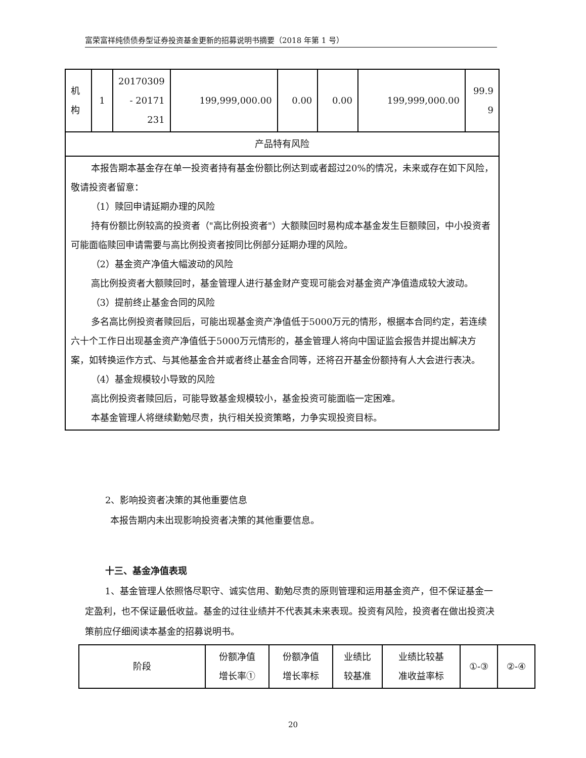富荣富祥纯债债券型证券投资基金更新的招募说明书摘要（2018 年第 1 号）
| 机 构 | 1 | 20170309 - 20171 231 | 199,999,000.00 | 0.00 | 0.00 | 199,999,000.00 | 99.9 9 |
| 产品特有风险 | | | | | | | |
| 本报告期本基金存在单一投资者持有基金份额比例达到或者超过20%的情况，未来或存在如下风险，敬请投资者留意： （1）赎回申请延期办理的风险 持有份额比例较高的投资者（"高比例投资者"）大额赎回时易构成本基金发生巨额赎回，中小投资者可能面临赎回申请需要与高比例投资者按同比例部分延期办理的风险。 （2）基金资产净值大幅波动的风险 高比例投资者大额赎回时，基金管理人进行基金财产变现可能会对基金资产净值造成较大波动。 （3）提前终止基金合同的风险 多名高比例投资者赎回后，可能出现基金资产净值低于5000万元的情形，根据本合同约定，若连续六十个工作日出现基金资产净值低于5000万元情形的，基金管理人将向中国证监会报告并提出解决方案，如转换运作方式、与其他基金合并或者终止基金合同等，还将召开基金份额持有人大会进行表决。 （4）基金规模较小导致的风险 高比例投资者赎回后，可能导致基金规模较小，基金投资可能面临一定困难。 本基金管理人将继续勤勉尽责，执行相关投资策略，力争实现投资目标。 | | | | | | | |
2、影响投资者决策的其他重要信息
本报告期内未出现影响投资者决策的其他重要信息。
十三、基金净值表现
1、基金管理人依照恪尽职守、诚实信用、勤勉尽责的原则管理和运用基金资产，但不保证基金一定盈利，也不保证最低收益。基金的过往业绩并不代表其未来表现。投资有风险，投资者在做出投资决策前应仔细阅读本基金的招募说明书。
| 阶段 | 份额净值 增长率① | 份额净值 增长率标 | 业绩比 较基准 | 业绩比较基 准收益率标 | ①-③ | ②-④ |
20